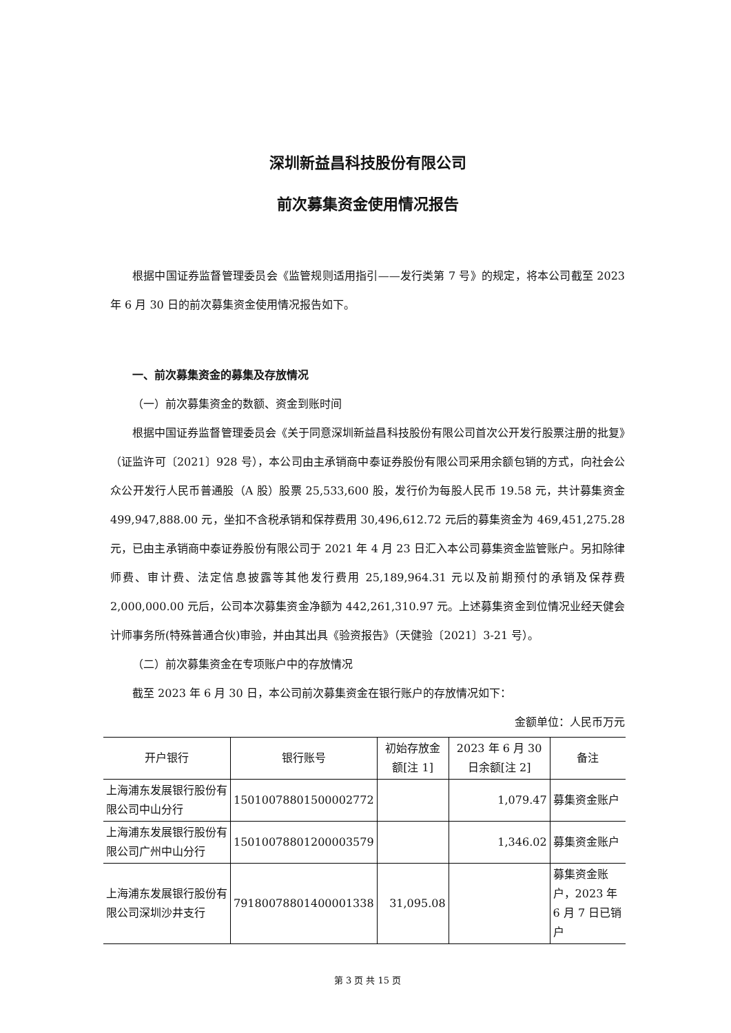深圳新益昌科技股份有限公司
前次募集资金使用情况报告
根据中国证券监督管理委员会《监管规则适用指引——发行类第 7 号》的规定，将本公司截至 2023 年 6 月 30 日的前次募集资金使用情况报告如下。
一、前次募集资金的募集及存放情况
（一）前次募集资金的数额、资金到账时间
根据中国证券监督管理委员会《关于同意深圳新益昌科技股份有限公司首次公开发行股票注册的批复》（证监许可〔2021〕928 号），本公司由主承销商中泰证券股份有限公司采用余额包销的方式，向社会公众公开发行人民币普通股（A 股）股票 25,533,600 股，发行价为每股人民币 19.58 元，共计募集资金 499,947,888.00 元，坐扣不含税承销和保荐费用 30,496,612.72 元后的募集资金为 469,451,275.28 元，已由主承销商中泰证券股份有限公司于 2021 年 4 月 23 日汇入本公司募集资金监管账户。另扣除律师费、审计费、法定信息披露等其他发行费用 25,189,964.31 元以及前期预付的承销及保荐费 2,000,000.00 元后，公司本次募集资金净额为 442,261,310.97 元。上述募集资金到位情况业经天健会计师事务所(特殊普通合伙)审验，并由其出具《验资报告》（天健验〔2021〕3-21 号）。
（二）前次募集资金在专项账户中的存放情况
截至 2023 年 6 月 30 日，本公司前次募集资金在银行账户的存放情况如下：
金额单位：人民币万元
| 开户银行 | 银行账号 | 初始存放金额[注 1] | 2023 年 6 月 30 日余额[注 2] | 备注 |
| --- | --- | --- | --- | --- |
| 上海浦东发展银行股份有限公司中山分行 | 15010078801500002772 | | 1,079.47 | 募集资金账户 |
| 上海浦东发展银行股份有限公司广州中山分行 | 15010078801200003579 | | 1,346.02 | 募集资金账户 |
| 上海浦东发展银行股份有限公司深圳沙井支行 | 79180078801400001338 | 31,095.08 | | 募集资金账户，2023 年 6 月 7 日已销户 |
第 3 页 共 15 页